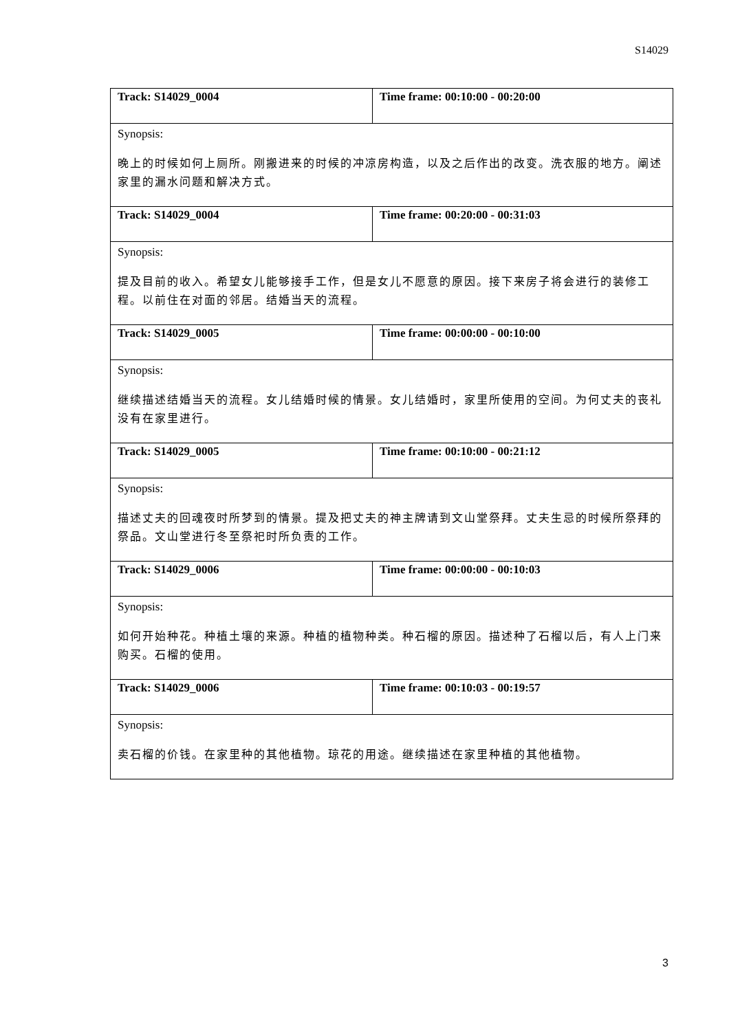S14029
| Track: S14029_0004 | Time frame: 00:10:00 - 00:20:00 |
| Synopsis: 晚上的时候如何上厕所。刚搬进来的时候的冲凉房构造，以及之后作出的改变。洗衣服的地方。阐述家里的漏水问题和解决方式。 | |
| Track: S14029_0004 | Time frame: 00:20:00 - 00:31:03 |
| Synopsis: 提及目前的收入。希望女儿能够接手工作，但是女儿不愿意的原因。接下来房子将会进行的装修工程。以前住在对面的邻居。结婚当天的流程。 | |
| Track: S14029_0005 | Time frame: 00:00:00 - 00:10:00 |
| Synopsis: 继续描述结婚当天的流程。女儿结婚时候的情景。女儿结婚时，家里所使用的空间。为何丈夫的丧礼没有在家里进行。 | |
| Track: S14029_0005 | Time frame: 00:10:00 - 00:21:12 |
| Synopsis: 描述丈夫的回魂夜时所梦到的情景。提及把丈夫的神主牌请到文山堂祭拜。丈夫生忌的时候所祭拜的祭品。文山堂进行冬至祭祀时所负责的工作。 | |
| Track: S14029_0006 | Time frame: 00:00:00 - 00:10:03 |
| Synopsis: 如何开始种花。种植土壤的来源。种植的植物种类。种石榴的原因。描述种了石榴以后，有人上门来购买。石榴的使用。 | |
| Track: S14029_0006 | Time frame: 00:10:03 - 00:19:57 |
| Synopsis: 卖石榴的价钱。在家里种的其他植物。琼花的用途。继续描述在家里种植的其他植物。 | |
3